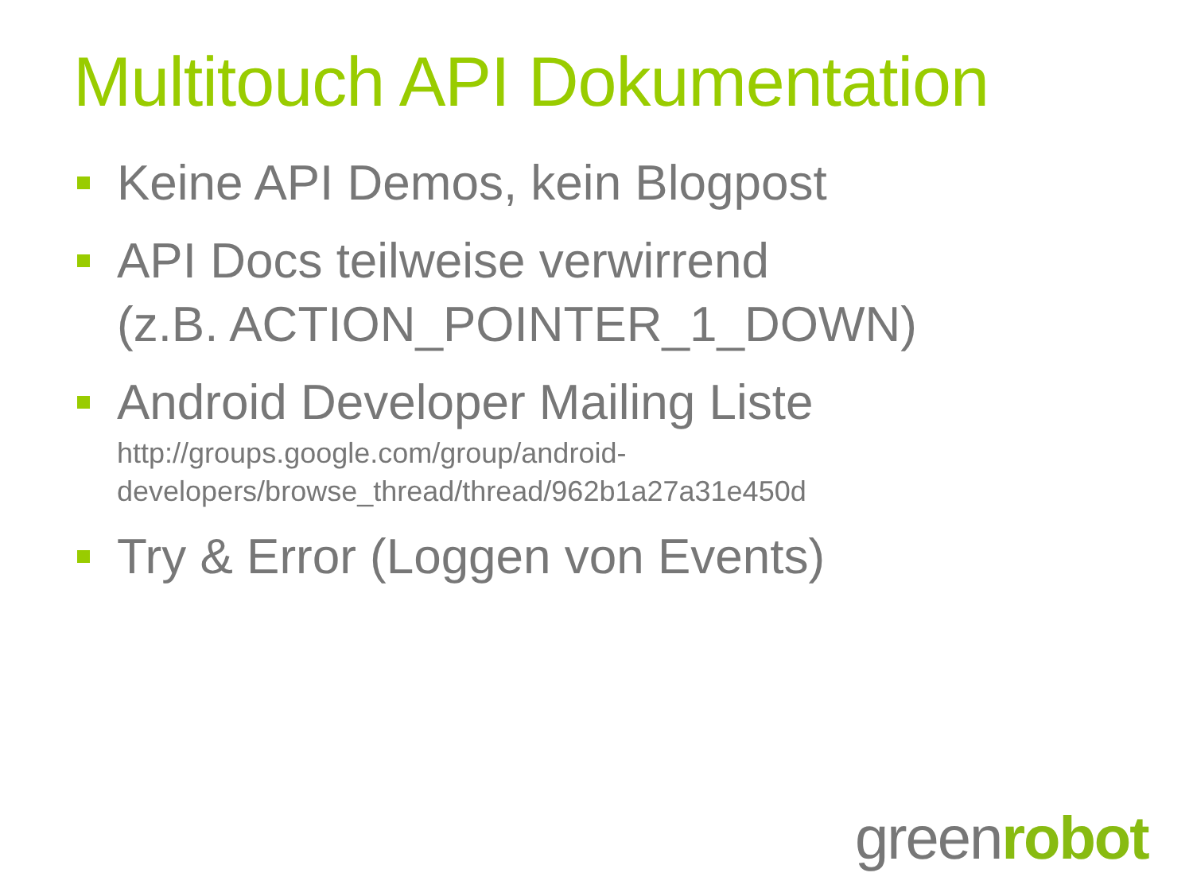Multitouch API Dokumentation
Keine API Demos, kein Blogpost
API Docs teilweise verwirrend
(z.B. ACTION_POINTER_1_DOWN)
Android Developer Mailing Liste
http://groups.google.com/group/android-
developers/browse_thread/thread/962b1a27a31e450d
Try & Error (Loggen von Events)
greenrobot